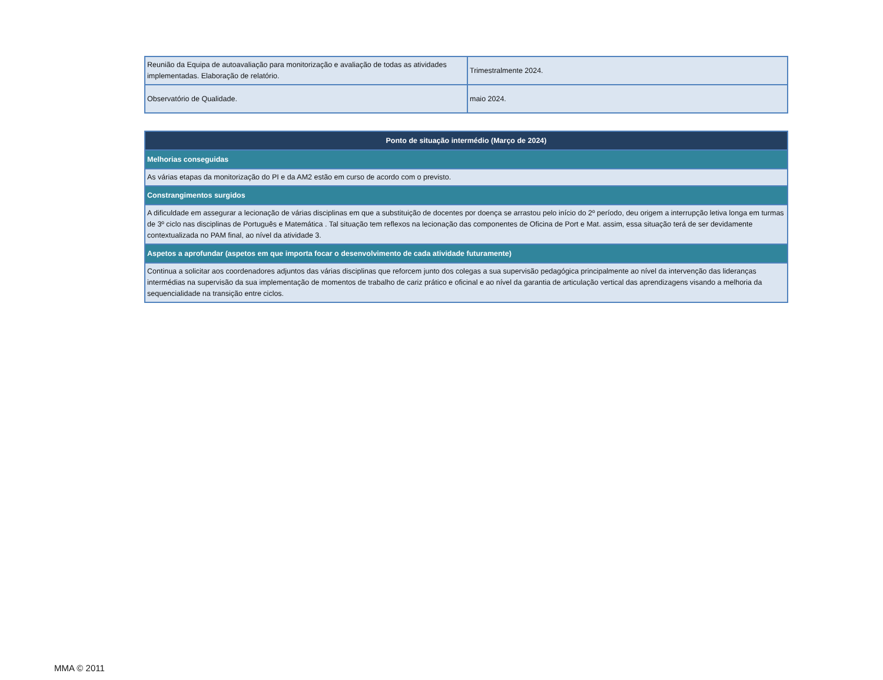| Reunião da Equipa de autoavaliação para monitorização e avaliação de todas as atividades implementadas. Elaboração de relatório. | Trimestralmente 2024. |
| Observatório de Qualidade. | maio 2024. |
| Ponto de situação intermédio (Março de 2024) |
| Melhorias conseguidas |
| As várias etapas da monitorização do PI e da AM2 estão em curso de acordo com o previsto. |
| Constrangimentos surgidos |
| A dificuldade em assegurar a lecionação de várias disciplinas em que a substituição de docentes por doença se arrastou pelo início do 2º período, deu origem a interrupção letiva longa em turmas de 3º ciclo nas disciplinas de Português e Matemática . Tal situação tem reflexos na lecionação das componentes de Oficina de Port e Mat. assim, essa situação terá de ser devidamente contextualizada no PAM final, ao nível da atividade 3. |
| Aspetos a aprofundar (aspetos em que importa focar o desenvolvimento de cada atividade futuramente) |
| Continua a solicitar aos coordenadores adjuntos das várias disciplinas que reforcem junto dos colegas a sua supervisão pedagógica principalmente ao nível da intervenção das lideranças intermédias na supervisão da sua implementação de momentos de trabalho de cariz prático e oficinal e ao nível da garantia de articulação vertical das aprendizagens visando a melhoria da sequencialidade na transição entre ciclos. |
MMA © 2011